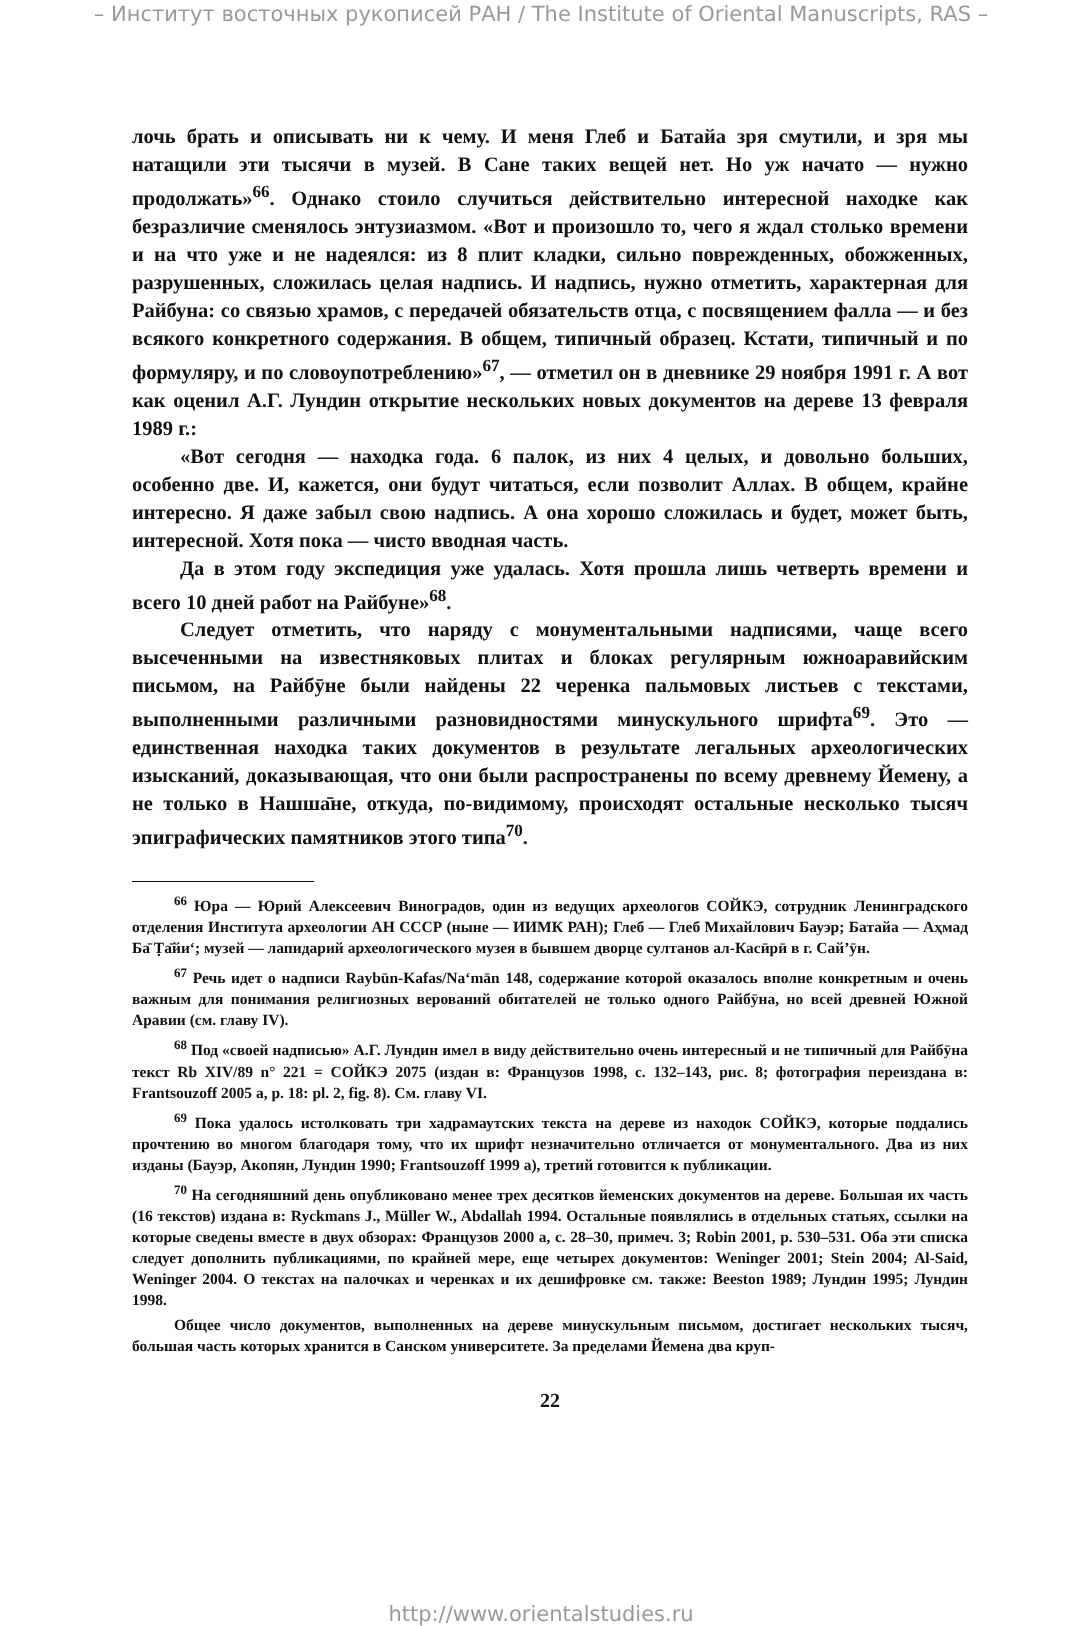– Институт восточных рукописей РАН / The Institute of Oriental Manuscripts, RAS –
лочь брать и описывать ни к чему. И меня Глеб и Батайа зря смутили, и зря мы натащили эти тысячи в музей. В Сане таких вещей нет. Но уж начато — нужно продолжать»<sup>66</sup>. Однако стоило случиться действительно интересной находке как безразличие сменялось энтузиазмом. «Вот и произошло то, чего я ждал столько времени и на что уже и не надеялся: из 8 плит кладки, сильно поврежденных, обожженных, разрушенных, сложилась целая надпись. И надпись, нужно отметить, характерная для Райбуна: со связью храмов, с передачей обязательств отца, с посвящением фалла — и без всякого конкретного содержания. В общем, типичный образец. Кстати, типичный и по формуляру, и по словоупотреблению»<sup>67</sup>, — отметил он в дневнике 29 ноября 1991 г. А вот как оценил А.Г. Лундин открытие нескольких новых документов на дереве 13 февраля 1989 г.:
«Вот сегодня — находка года. 6 палок, из них 4 целых, и довольно больших, особенно две. И, кажется, они будут читаться, если позволит Аллах. В общем, крайне интересно. Я даже забыл свою надпись. А она хорошо сложилась и будет, может быть, интересной. Хотя пока — чисто вводная часть.
Да в этом году экспедиция уже удалась. Хотя прошла лишь четверть времени и всего 10 дней работ на Райбуне»<sup>68</sup>.
Следует отметить, что наряду с монументальными надписями, чаще всего высеченными на известняковых плитах и блоках регулярным южноаравийским письмом, на Райбӯне были найдены 22 черенка пальмовых листьев с текстами, выполненными различными разновидностями минускульного шрифта<sup>69</sup>. Это — единственная находка таких документов в результате легальных археологических изысканий, доказывающая, что они были распространены по всему древнему Йемену, а не только в Нашша̄не, откуда, по-видимому, происходят остальные несколько тысяч эпиграфических памятников этого типа<sup>70</sup>.
<sup>66</sup> Юра — Юрий Алексеевич Виноградов, один из ведущих археологов СОЙКЭ, сотрудник Ленинградского отделения Института археологии АН СССР (ныне — ИИМК РАН); Глеб — Глеб Михайлович Бауэр; Батайа — Аҳмад Ба̄ Ṭа̄йи‘; музей — лапидарий археологического музея в бывшем дворце султанов ал-Касӣрӣ в г. Сай’ӯн.
<sup>67</sup> Речь идет о надписи Raybūn-Kafas/Na‘mān 148, содержание которой оказалось вполне конкретным и очень важным для понимания религиозных верований обитателей не только одного Райбӯна, но всей древней Южной Аравии (см. главу IV).
<sup>68</sup> Под «своей надписью» А.Г. Лундин имел в виду действительно очень интересный и не типичный для Райбӯна текст Rb XIV/89 n° 221 = СОЙКЭ 2075 (издан в: Французов 1998, с. 132–143, рис. 8; фотография переиздана в: Frantsouzoff 2005 a, p. 18: pl. 2, fig. 8). См. главу VI.
<sup>69</sup> Пока удалось истолковать три хадрамаутских текста на дереве из находок СОЙКЭ, которые поддались прочтению во многом благодаря тому, что их шрифт незначительно отличается от монументального. Два из них изданы (Бауэр, Акопян, Лундин 1990; Frantsouzoff 1999 a), третий готовится к публикации.
<sup>70</sup> На сегодняшний день опубликовано менее трех десятков йеменских документов на дереве. Большая их часть (16 текстов) издана в: Ryckmans J., Müller W., Abdallah 1994. Остальные появлялись в отдельных статьях, ссылки на которые сведены вместе в двух обзорах: Французов 2000 а, с. 28–30, примеч. 3; Robin 2001, p. 530–531. Оба эти списка следует дополнить публикациями, по крайней мере, еще четырех документов: Weninger 2001; Stein 2004; Al-Said, Weninger 2004. О текстах на палочках и черенках и их дешифровке см. также: Beeston 1989; Лундин 1995; Лундин 1998.
Общее число документов, выполненных на дереве минускульным письмом, достигает нескольких тысяч, большая часть которых хранится в Санском университете. За пределами Йемена два круп-
22
http://www.orientalstudies.ru